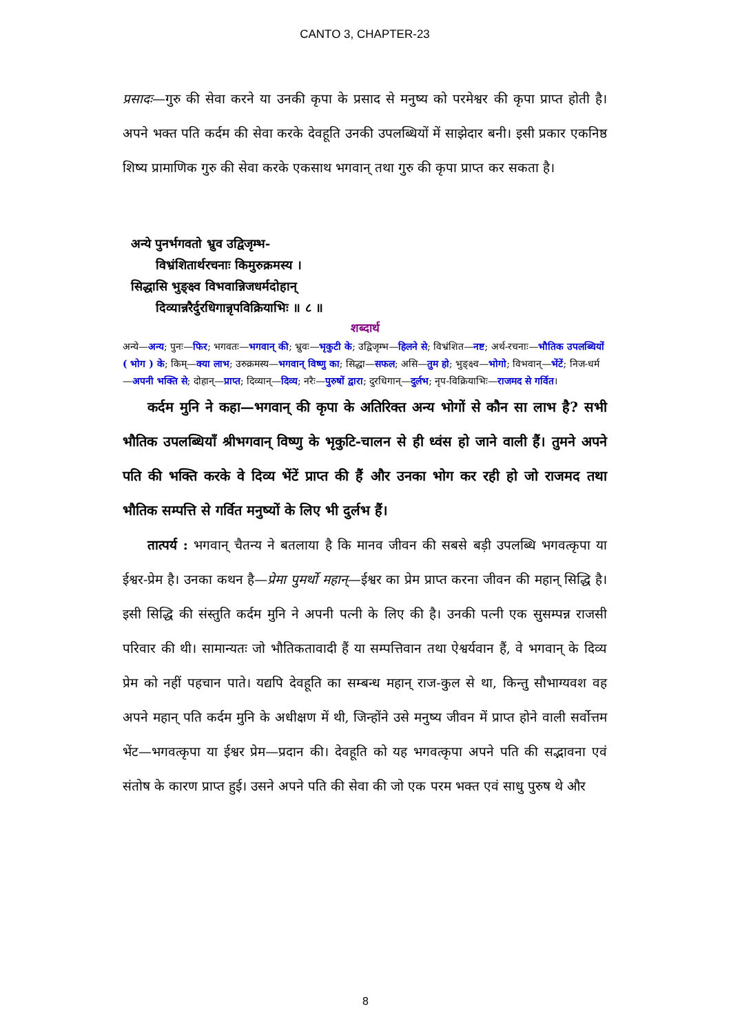CANTO 3, CHAPTER-23
प्रसादः—गुरु की सेवा करने या उनकी कृपा के प्रसाद से मनुष्य को परमेश्वर की कृपा प्राप्त होती है। अपने भक्त पति कर्दम की सेवा करके देवहूति उनकी उपलब्धियों में साझेदार बनी। इसी प्रकार एकनिष्ठ शिष्य प्रामाणिक गुरु की सेवा करके एकसाथ भगवान् तथा गुरु की कृपा प्राप्त कर सकता है।
अन्ये पुनर्भगवतो भ्रुव उद्विजृम्भ-
विभ्रंशितार्थरचनाः किमुरुक्रमस्य ।
सिद्धासि भुङ्क्ष्व विभवान्निजधर्मदोहान्
दिव्यान्नरैर्दुरधिगान्नृपविक्रियाभिः ॥ ८ ॥
शब्दार्थ
अन्ये—अन्य; पुनः—फिर; भगवतः—भगवान् की; भ्रुवः—भृकुटी के; उद्विजृम्भ—हिलने से; विभ्रंशित—नष्ट; अर्थ-रचनाः—भौतिक उपलब्धियों ( भोग ) के; किम्—क्या लाभ; उरुक्रमस्य—भगवान् विष्णु का; सिद्धा—सफल; असि—तुम हो; भुङ्क्ष्व—भोगो; विभवान्—भेंटें; निज-धर्म—अपनी भक्ति से; दोहान्—प्राप्त; दिव्यान्—दिव्य; नरैः—पुरुषों द्वारा; दुरधिगान्—दुर्लभ; नृप-विक्रियाभिः—राजमद से गर्वित।
कर्दम मुनि ने कहा—भगवान् की कृपा के अतिरिक्त अन्य भोगों से कौन सा लाभ है? सभी भौतिक उपलब्धियाँ श्रीभगवान् विष्णु के भृकुटि-चालन से ही ध्वंस हो जाने वाली हैं। तुमने अपने पति की भक्ति करके वे दिव्य भेंटें प्राप्त की हैं और उनका भोग कर रही हो जो राजमद तथा भौतिक सम्पत्ति से गर्वित मनुष्यों के लिए भी दुर्लभ हैं।
तात्पर्य : भगवान् चैतन्य ने बतलाया है कि मानव जीवन की सबसे बड़ी उपलब्धि भगवत्कृपा या ईश्वर-प्रेम है। उनका कथन है—प्रेमा पुमर्थो महान्—ईश्वर का प्रेम प्राप्त करना जीवन की महान् सिद्धि है। इसी सिद्धि की संस्तुति कर्दम मुनि ने अपनी पत्नी के लिए की है। उनकी पत्नी एक सुसम्पन्न राजसी परिवार की थी। सामान्यतः जो भौतिकतावादी हैं या सम्पत्तिवान तथा ऐश्वर्यवान हैं, वे भगवान् के दिव्य प्रेम को नहीं पहचान पाते। यद्यपि देवहूति का सम्बन्ध महान् राज-कुल से था, किन्तु सौभाग्यवश वह अपने महान् पति कर्दम मुनि के अधीक्षण में थी, जिन्होंने उसे मनुष्य जीवन में प्राप्त होने वाली सर्वोत्तम भेंट—भगवत्कृपा या ईश्वर प्रेम—प्रदान की। देवहूति को यह भगवत्कृपा अपने पति की सद्भावना एवं संतोष के कारण प्राप्त हुई। उसने अपने पति की सेवा की जो एक परम भक्त एवं साधु पुरुष थे और
8